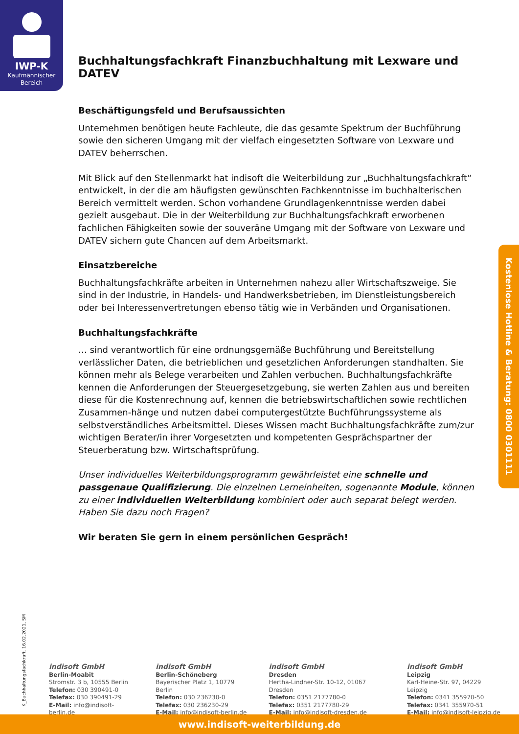IWP-K
Kaufmännischer
Bereich
Buchhaltungsfachkraft Finanzbuchhaltung mit Lexware und DATEV
Beschäftigungsfeld und Berufsaussichten
Unternehmen benötigen heute Fachleute, die das gesamte Spektrum der Buchführung sowie den sicheren Umgang mit der vielfach eingesetzten Software von Lexware und DATEV beherrschen.
Mit Blick auf den Stellenmarkt hat indisoft die Weiterbildung zur „Buchhaltungsfachkraft“ entwickelt, in der die am häufigsten gewünschten Fachkenntnisse im buchhalterischen Bereich vermittelt werden. Schon vorhandene Grundlagenkenntnisse werden dabei gezielt ausgebaut. Die in der Weiterbildung zur Buchhaltungsfachkraft erworbenen fachlichen Fähigkeiten sowie der souveräne Umgang mit der Software von Lexware und DATEV sichern gute Chancen auf dem Arbeitsmarkt.
Einsatzbereiche
Buchhaltungsfachkräfte arbeiten in Unternehmen nahezu aller Wirtschaftszweige. Sie sind in der Industrie, in Handels- und Handwerksbetrieben, im Dienstleistungsbereich oder bei Interessenvertretungen ebenso tätig wie in Verbänden und Organisationen.
Buchhaltungsfachkräfte
… sind verantwortlich für eine ordnungsgemäße Buchführung und Bereitstellung verlässlicher Daten, die betrieblichen und gesetzlichen Anforderungen standhalten. Sie können mehr als Belege verarbeiten und Zahlen verbuchen. Buchhaltungsfachkräfte kennen die Anforderungen der Steuergesetzgebung, sie werten Zahlen aus und bereiten diese für die Kostenrechnung auf, kennen die betriebswirtschaftlichen sowie rechtlichen Zusammen-hänge und nutzen dabei computergestützte Buchführungssysteme als selbstverständliches Arbeitsmittel. Dieses Wissen macht Buchhaltungsfachkräfte zum/zur wichtigen Berater/in ihrer Vorgesetzten und kompetenten Gesprächspartner der Steuerberatung bzw. Wirtschaftsprüfung.
Unser individuelles Weiterbildungsprogramm gewährleistet eine schnelle und passgenaue Qualifizierung. Die einzelnen Lerneinheiten, sogenannte Module, können zu einer individuellen Weiterbildung kombiniert oder auch separat belegt werden. Haben Sie dazu noch Fragen?
Wir beraten Sie gern in einem persönlichen Gespräch!
Kostenlose Hotline & Beratung: 0800 0301111
K_Buchhaltungsfachkraft, 16.02.2021, SM
indisoft GmbH
Berlin-Moabit
Stromstr. 3 b, 10555 Berlin
Telefon: 030 390491-0
Telefax: 030 390491-29
E-Mail: info@indisoft-berlin.de
indisoft GmbH
Berlin-Schöneberg
Bayerischer Platz 1, 10779 Berlin
Telefon: 030 236230-0
Telefax: 030 236230-29
E-Mail: info@indisoft-berlin.de
indisoft GmbH
Dresden
Hertha-Lindner-Str. 10-12, 01067 Dresden
Telefon: 0351 2177780-0
Telefax: 0351 2177780-29
E-Mail: info@indisoft-dresden.de
indisoft GmbH
Leipzig
Karl-Heine-Str. 97, 04229 Leipzig
Telefon: 0341 355970-50
Telefax: 0341 355970-51
E-Mail: info@indisoft-leipzig.de
www.indisoft-weiterbildung.de